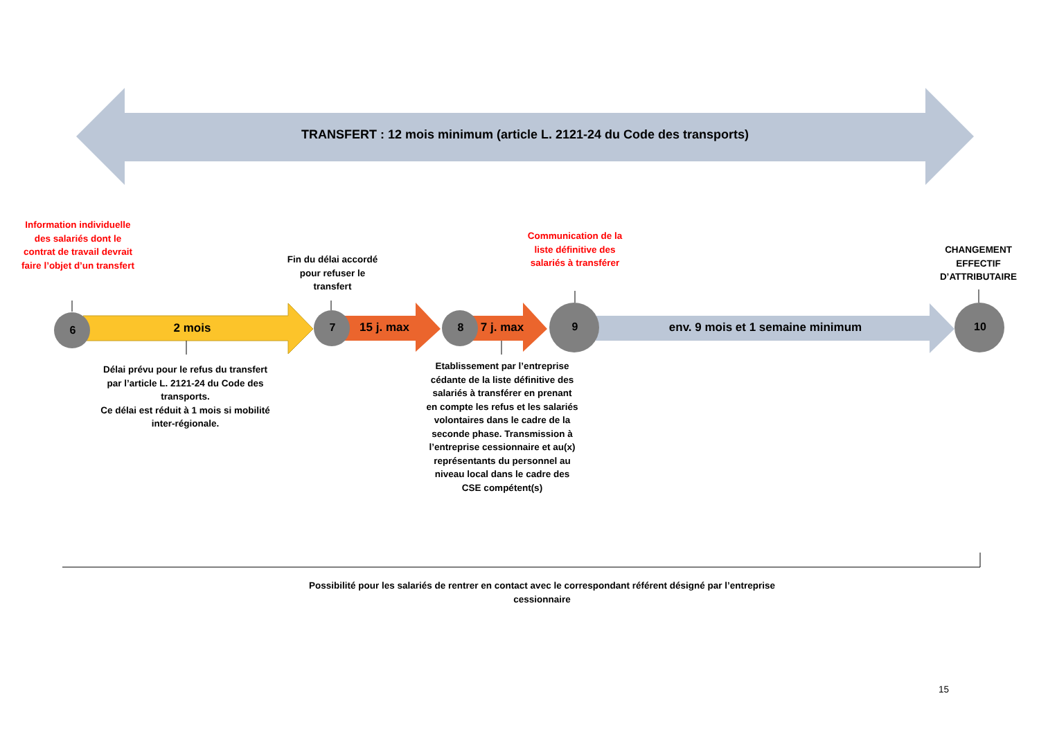TRANSFERT : 12 mois minimum (article L. 2121-24 du Code des transports)
Information individuelle des salariés dont le contrat de travail devrait faire l’objet d’un transfert
Fin du délai accordé pour refuser le transfert
Communication de la liste définitive des salariés à transférer
CHANGEMENT EFFECTIF D’ATTRIBUTAIRE
6 2 mois 7
15 j. max
8
7 j. max
9 env. 9 mois et 1 semaine minimum 10
Délai prévu pour le refus du transfert par l’article L. 2121-24 du Code des transports.
Ce délai est réduit à 1 mois si mobilité inter-régionale.
Etablissement par l’entreprise cédante de la liste définitive des salariés à transférer en prenant en compte les refus et les salariés volontaires dans le cadre de la seconde phase. Transmission à l’entreprise cessionnaire et au(x) représentants du personnel au niveau local dans le cadre des CSE compétent(s)
Possibilité pour les salariés de rentrer en contact avec le correspondant référent désigné par l’entreprise cessionnaire
15